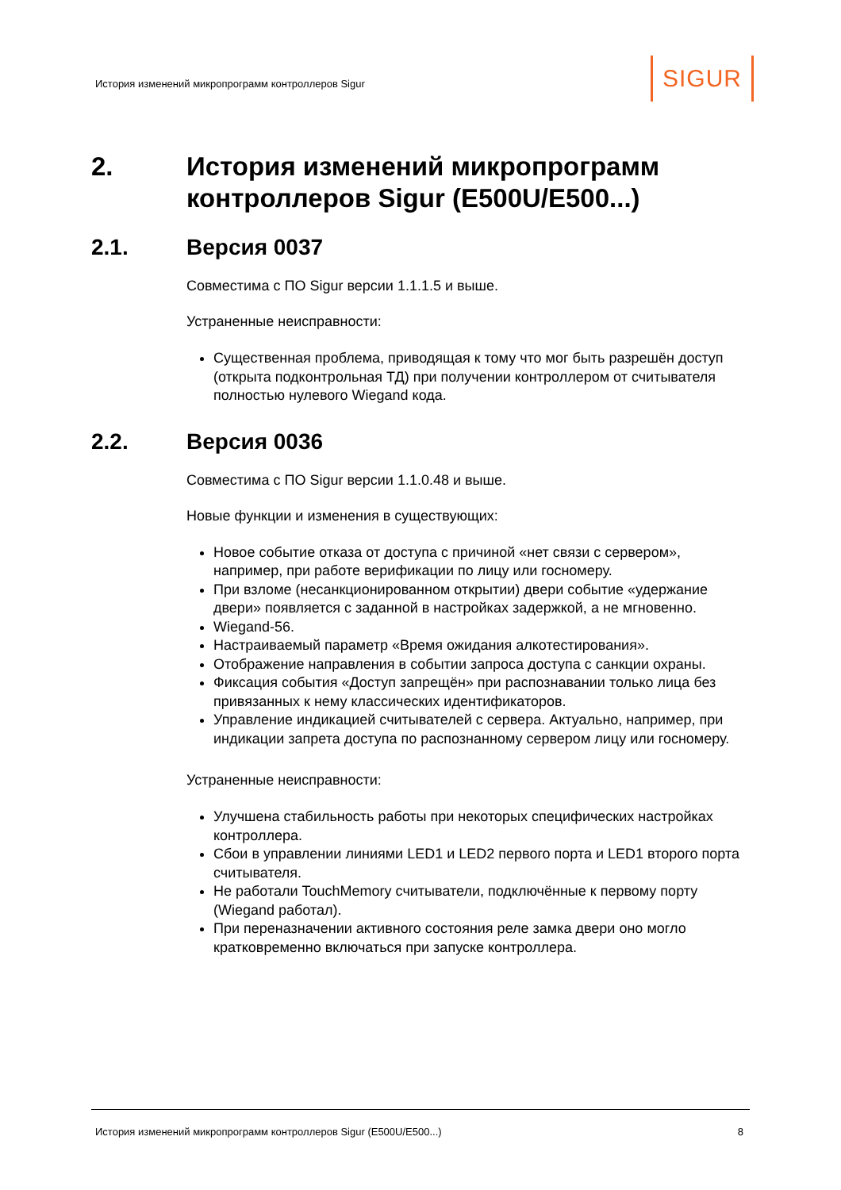История изменений микропрограмм контроллеров Sigur
SIGUR
2. История изменений микропрограмм контроллеров Sigur (E500U/E500...)
2.1. Версия 0037
Совместима с ПО Sigur версии 1.1.1.5 и выше.
Устраненные неисправности:
Существенная проблема, приводящая к тому что мог быть разрешён доступ (открыта подконтрольная ТД) при получении контроллером от считывателя полностью нулевого Wiegand кода.
2.2. Версия 0036
Совместима с ПО Sigur версии 1.1.0.48 и выше.
Новые функции и изменения в существующих:
Новое событие отказа от доступа с причиной «нет связи с сервером», например, при работе верификации по лицу или госномеру.
При взломе (несанкционированном открытии) двери событие «удержание двери» появляется с заданной в настройках задержкой, а не мгновенно.
Wiegand-56.
Настраиваемый параметр «Время ожидания алкотестирования».
Отображение направления в событии запроса доступа с санкции охраны.
Фиксация события «Доступ запрещён» при распознавании только лица без привязанных к нему классических идентификаторов.
Управление индикацией считывателей с сервера. Актуально, например, при индикации запрета доступа по распознанному сервером лицу или госномеру.
Устраненные неисправности:
Улучшена стабильность работы при некоторых специфических настройках контроллера.
Сбои в управлении линиями LED1 и LED2 первого порта и LED1 второго порта считывателя.
Не работали TouchMemory считыватели, подключённые к первому порту (Wiegand работал).
При переназначении активного состояния реле замка двери оно могло кратковременно включаться при запуске контроллера.
История изменений микропрограмм контроллеров Sigur (E500U/E500...) 8